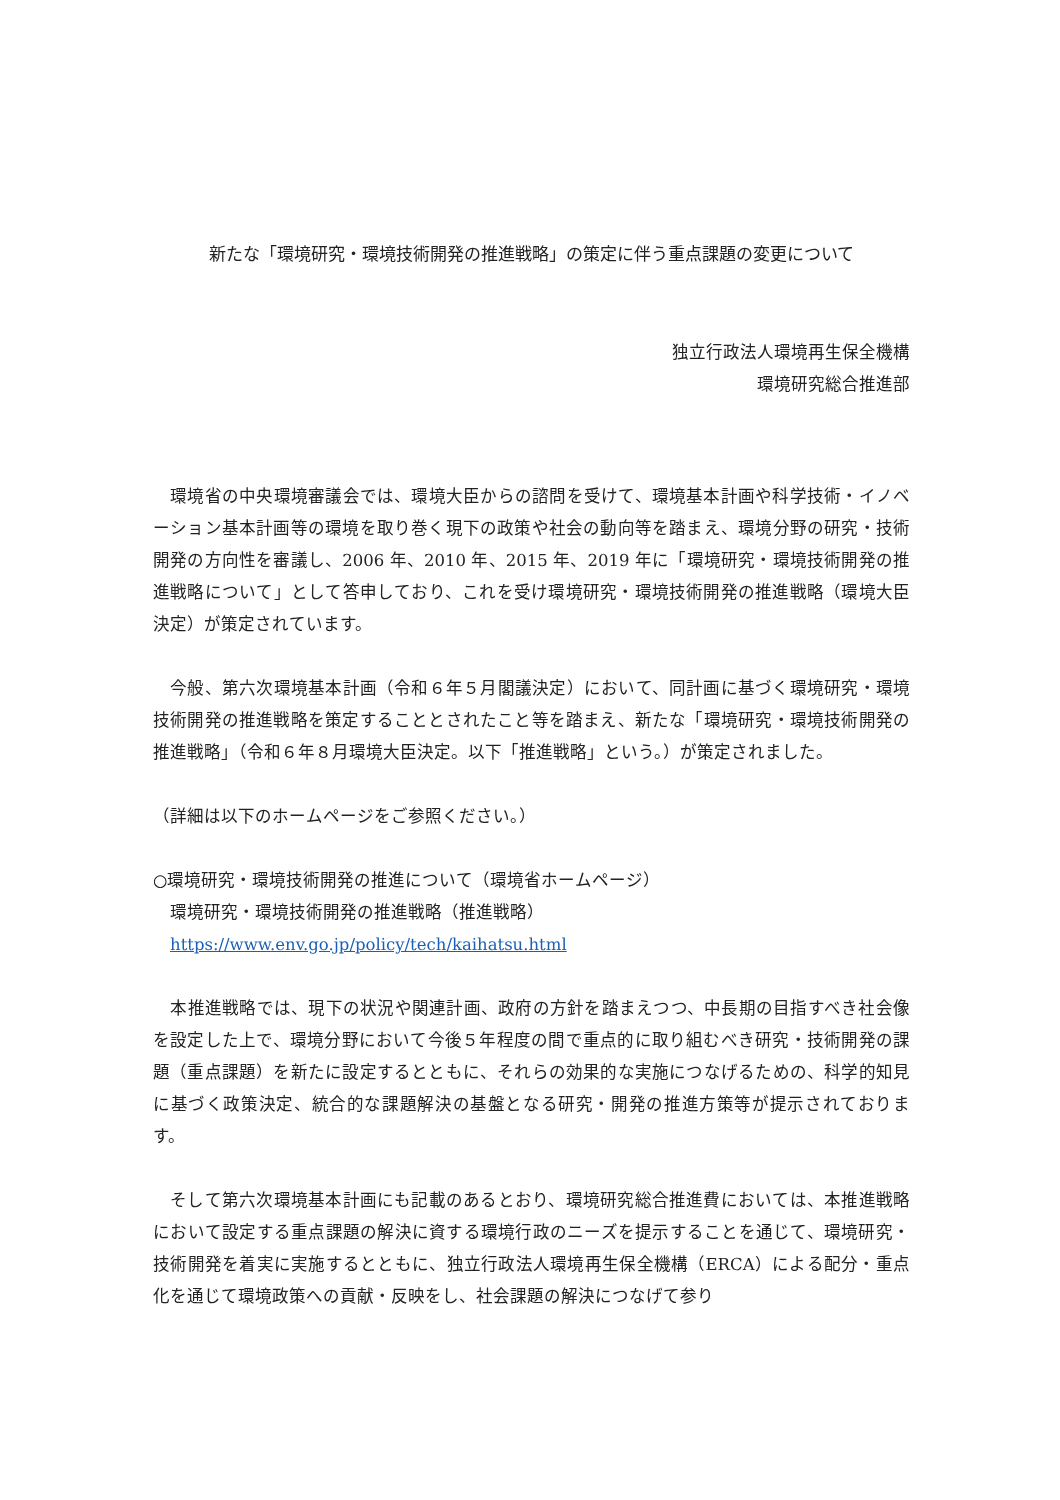新たな「環境研究・環境技術開発の推進戦略」の策定に伴う重点課題の変更について
独立行政法人環境再生保全機構
環境研究総合推進部
　環境省の中央環境審議会では、環境大臣からの諮問を受けて、環境基本計画や科学技術・イノベーション基本計画等の環境を取り巻く現下の政策や社会の動向等を踏まえ、環境分野の研究・技術開発の方向性を審議し、2006 年、2010 年、2015 年、2019 年に「環境研究・環境技術開発の推進戦略について」として答申しており、これを受け環境研究・環境技術開発の推進戦略（環境大臣決定）が策定されています。
　今般、第六次環境基本計画（令和６年５月閣議決定）において、同計画に基づく環境研究・環境技術開発の推進戦略を策定することとされたこと等を踏まえ、新たな「環境研究・環境技術開発の推進戦略」（令和６年８月環境大臣決定。以下「推進戦略」という。）が策定されました。
（詳細は以下のホームページをご参照ください。）
○環境研究・環境技術開発の推進について（環境省ホームページ）
　環境研究・環境技術開発の推進戦略（推進戦略）
　https://www.env.go.jp/policy/tech/kaihatsu.html
　本推進戦略では、現下の状況や関連計画、政府の方針を踏まえつつ、中長期の目指すべき社会像を設定した上で、環境分野において今後５年程度の間で重点的に取り組むべき研究・技術開発の課題（重点課題）を新たに設定するとともに、それらの効果的な実施につなげるための、科学的知見に基づく政策決定、統合的な課題解決の基盤となる研究・開発の推進方策等が提示されております。
　そして第六次環境基本計画にも記載のあるとおり、環境研究総合推進費においては、本推進戦略において設定する重点課題の解決に資する環境行政のニーズを提示することを通じて、環境研究・技術開発を着実に実施するとともに、独立行政法人環境再生保全機構（ERCA）による配分・重点化を通じて環境政策への貢献・反映をし、社会課題の解決につなげて参り